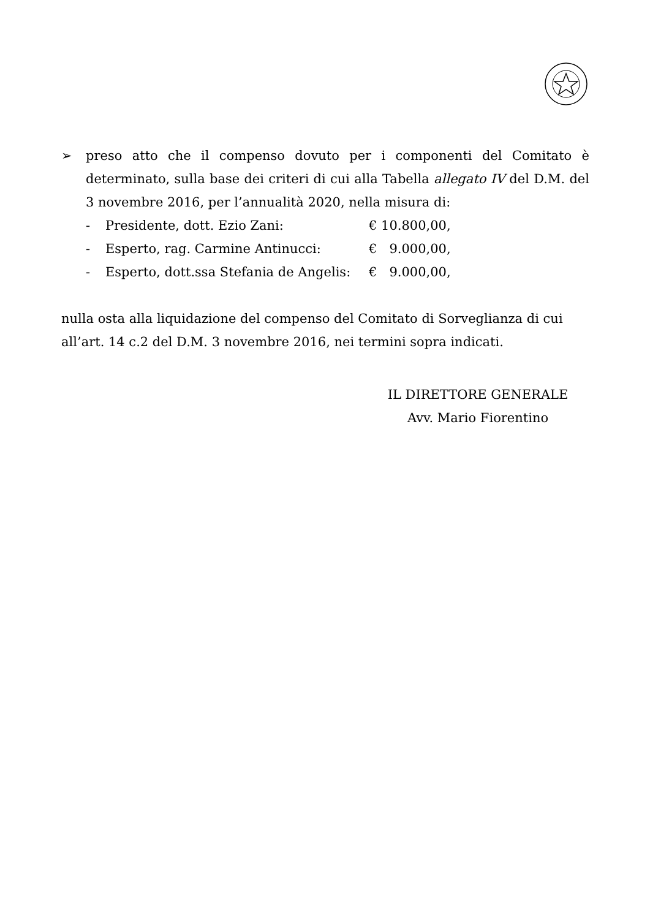➢ preso atto che il compenso dovuto per i componenti del Comitato è determinato, sulla base dei criteri di cui alla Tabella allegato IV del D.M. del 3 novembre 2016, per l’annualità 2020, nella misura di:
- Presidente, dott. Ezio Zani: € 10.800,00,
- Esperto, rag. Carmine Antinucci: € 9.000,00,
- Esperto, dott.ssa Stefania de Angelis: € 9.000,00,
nulla osta alla liquidazione del compenso del Comitato di Sorveglianza di cui all’art. 14 c.2 del D.M. 3 novembre 2016, nei termini sopra indicati.
IL DIRETTORE GENERALE
Avv. Mario Fiorentino